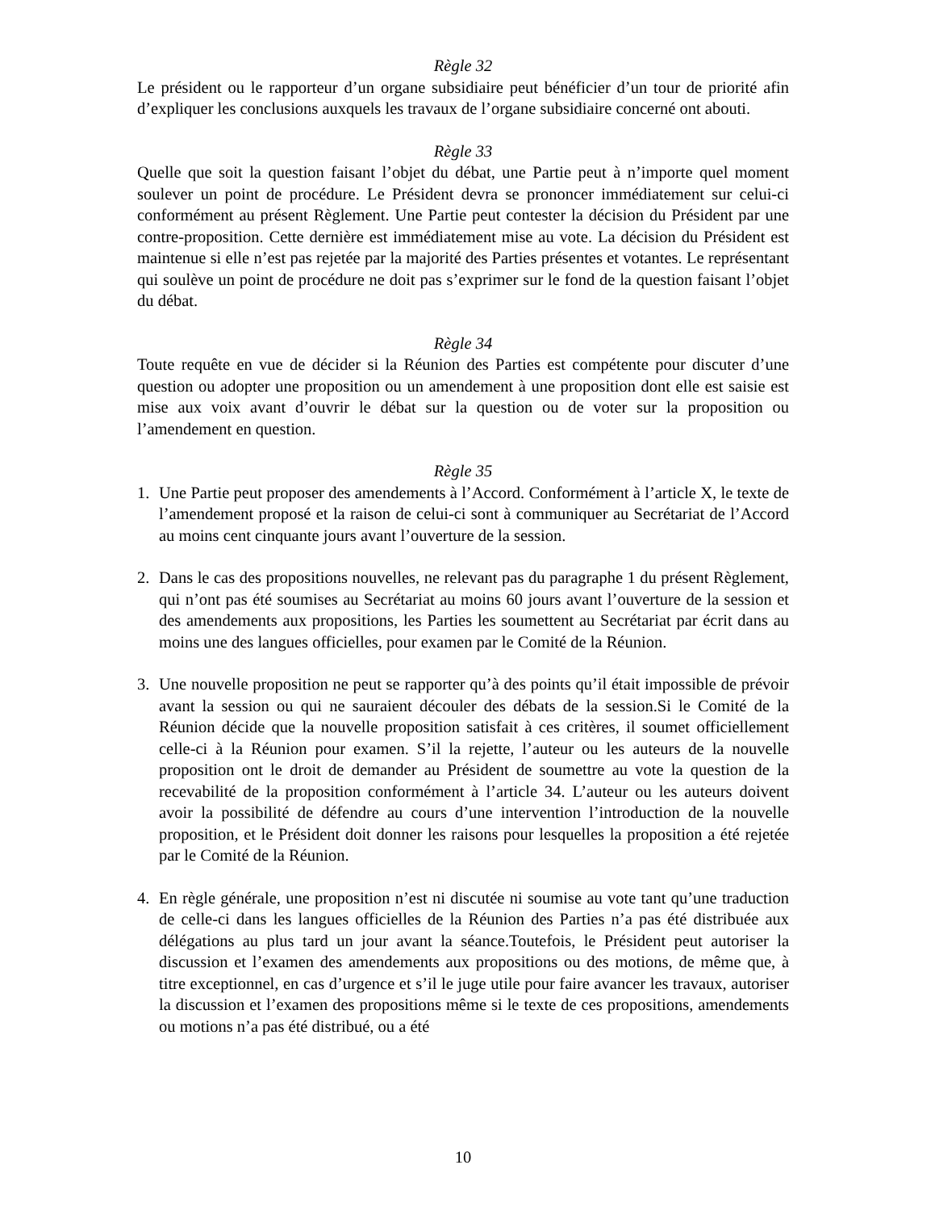Règle 32
Le président ou le rapporteur d’un organe subsidiaire peut bénéficier d’un tour de priorité afin d’expliquer les conclusions auxquels les travaux de l’organe subsidiaire concerné ont abouti.
Règle 33
Quelle que soit la question faisant l’objet du débat, une Partie peut à n’importe quel moment soulever un point de procédure. Le Président devra se prononcer immédiatement sur celui-ci conformément au présent Règlement. Une Partie peut contester la décision du Président par une contre-proposition. Cette dernière est immédiatement mise au vote. La décision du Président est maintenue si elle n’est pas rejetée par la majorité des Parties présentes et votantes. Le représentant qui soulève un point de procédure ne doit pas s’exprimer sur le fond de la question faisant l’objet du débat.
Règle 34
Toute requête en vue de décider si la Réunion des Parties est compétente pour discuter d’une question ou adopter une proposition ou un amendement à une proposition dont elle est saisie est mise aux voix avant d’ouvrir le débat sur la question ou de voter sur la proposition ou l’amendement en question.
Règle 35
1. Une Partie peut proposer des amendements à l’Accord. Conformément à l’article X, le texte de l’amendement proposé et la raison de celui-ci sont à communiquer au Secrétariat de l’Accord au moins cent cinquante jours avant l’ouverture de la session.
2. Dans le cas des propositions nouvelles, ne relevant pas du paragraphe 1 du présent Règlement, qui n’ont pas été soumises au Secrétariat au moins 60 jours avant l’ouverture de la session et des amendements aux propositions, les Parties les soumettent au Secrétariat par écrit dans au moins une des langues officielles, pour examen par le Comité de la Réunion.
3. Une nouvelle proposition ne peut se rapporter qu’à des points qu’il était impossible de prévoir avant la session ou qui ne sauraient découler des débats de la session.Si le Comité de la Réunion décide que la nouvelle proposition satisfait à ces critères, il soumet officiellement celle-ci à la Réunion pour examen. S’il la rejette, l’auteur ou les auteurs de la nouvelle proposition ont le droit de demander au Président de soumettre au vote la question de la recevabilité de la proposition conformément à l’article 34. L’auteur ou les auteurs doivent avoir la possibilité de défendre au cours d’une intervention l’introduction de la nouvelle proposition, et le Président doit donner les raisons pour lesquelles la proposition a été rejetée par le Comité de la Réunion.
4. En règle générale, une proposition n’est ni discutée ni soumise au vote tant qu’une traduction de celle-ci dans les langues officielles de la Réunion des Parties n’a pas été distribuée aux délégations au plus tard un jour avant la séance.Toutefois, le Président peut autoriser la discussion et l’examen des amendements aux propositions ou des motions, de même que, à titre exceptionnel, en cas d’urgence et s’il le juge utile pour faire avancer les travaux, autoriser la discussion et l’examen des propositions même si le texte de ces propositions, amendements ou motions n’a pas été distribué, ou a été
10